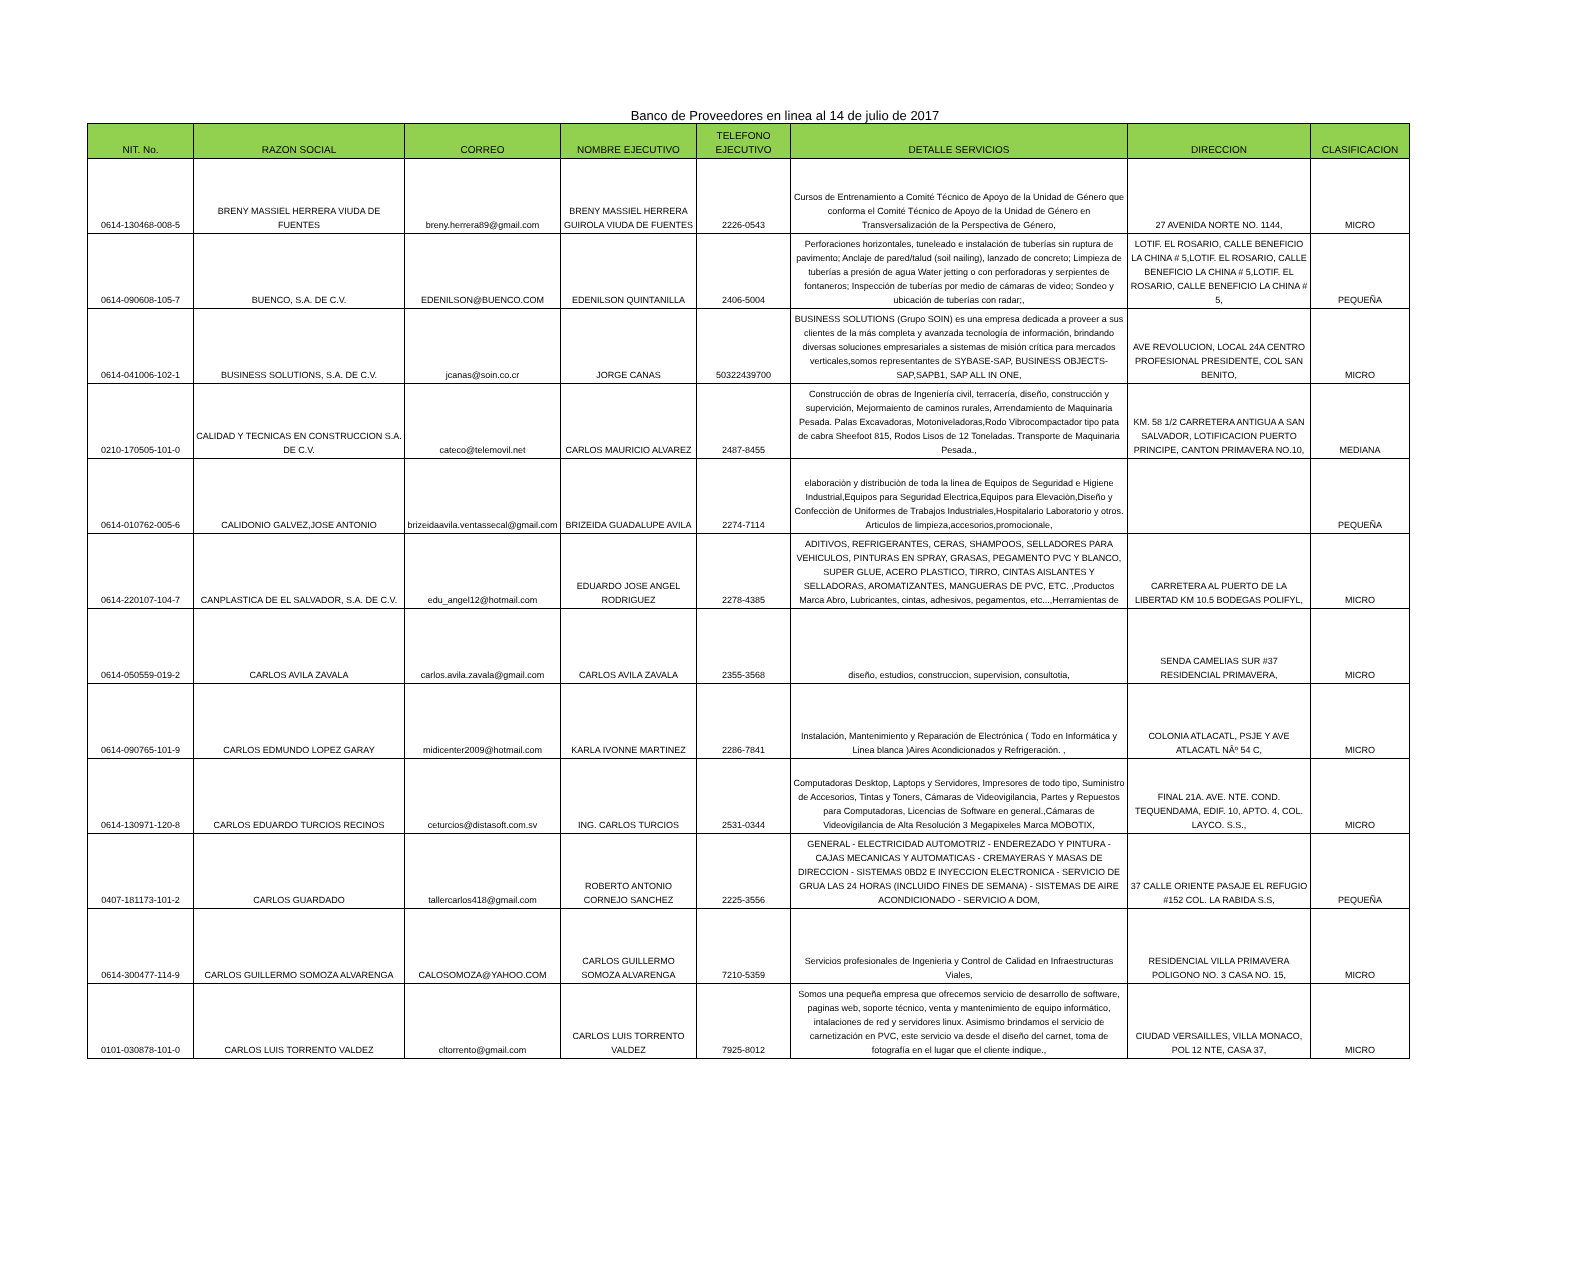Banco de Proveedores en linea al 14 de julio de 2017
| NIT. No. | RAZON SOCIAL | CORREO | NOMBRE EJECUTIVO | TELEFONO EJECUTIVO | DETALLE SERVICIOS | DIRECCION | CLASIFICACION |
| --- | --- | --- | --- | --- | --- | --- | --- |
| 0614-130468-008-5 | BRENY MASSIEL HERRERA VIUDA DE FUENTES | breny.herrera89@gmail.com | BRENY MASSIEL HERRERA GUIROLA VIUDA DE FUENTES | 2226-0543 | Cursos de Entrenamiento a Comité Técnico de Apoyo de la Unidad de Género que conforma el Comité Técnico de Apoyo de la Unidad de Género en Transversalización de la Perspectiva de Género, | 27 AVENIDA NORTE NO. 1144, | MICRO |
| 0614-090608-105-7 | BUENCO, S.A. DE C.V. | EDENILSON@BUENCO.COM | EDENILSON QUINTANILLA | 2406-5004 | Perforaciones horizontales, tuneleado e instalación de tuberías sin ruptura de pavimento; Anclaje de pared/talud (soil nailing), lanzado de concreto; Limpieza de tuberías a presión de agua Water jetting o con perforadoras y serpientes de fontaneros; Inspección de tuberías por medio de cámaras de video; Sondeo y ubicación de tuberías con radar;, | LOTIF. EL ROSARIO, CALLE BENEFICIO LA CHINA # 5,LOTIF. EL ROSARIO, CALLE BENEFICIO LA CHINA # 5,LOTIF. EL ROSARIO, CALLE BENEFICIO LA CHINA # 5, | PEQUEÑA |
| 0614-041006-102-1 | BUSINESS SOLUTIONS, S.A. DE C.V. | jcanas@soin.co.cr | JORGE CANAS | 50322439700 | BUSINESS SOLUTIONS (Grupo SOIN) es una empresa dedicada a proveer a sus clientes de la más completa y avanzada tecnología de información, brindando diversas soluciones empresariales a sistemas de misión crítica para mercados verticales,somos representantes de SYBASE-SAP, BUSINESS OBJECTS-SAP,SAPB1, SAP ALL IN ONE, | AVE REVOLUCION, LOCAL 24A CENTRO PROFESIONAL PRESIDENTE, COL SAN BENITO, | MICRO |
| 0210-170505-101-0 | CALIDAD Y TECNICAS EN CONSTRUCCION S.A. DE C.V. | cateco@telemovil.net | CARLOS MAURICIO ALVAREZ | 2487-8455 | Construcción de obras de Ingeniería civil, terracería, diseño, construcción y supervición, Mejormaiento de caminos rurales, Arrendamiento de Maquinaria Pesada. Palas Excavadoras, Motoniveladoras,Rodo Vibrocompactador tipo pata de cabra Sheefoot 815, Rodos Lisos de 12 Toneladas. Transporte de Maquinaria Pesada., | KM. 58 1/2 CARRETERA ANTIGUA A SAN SALVADOR, LOTIFICACION PUERTO PRINCIPE, CANTON PRIMAVERA NO.10, | MEDIANA |
| 0614-010762-005-6 | CALIDONIO GALVEZ,JOSE ANTONIO | brizeidaavila.ventassecal@gmail.com | BRIZEIDA GUADALUPE AVILA | 2274-7114 | elaboraciòn y distribuciòn de toda la linea de Equipos de Seguridad e Higiene Industrial,Equipos para Seguridad Electrica,Equipos para Elevaciòn,Diseño y Confecciòn de Uniformes de Trabajos Industriales,Hospitalario Laboratorio y otros. Articulos de limpieza,accesorios,promocionale, | | PEQUEÑA |
| 0614-220107-104-7 | CANPLASTICA DE EL SALVADOR, S.A. DE C.V. | edu_angel12@hotmail.com | EDUARDO JOSE ANGEL RODRIGUEZ | 2278-4385 | ADITIVOS, REFRIGERANTES, CERAS, SHAMPOOS, SELLADORES PARA VEHICULOS, PINTURAS EN SPRAY, GRASAS, PEGAMENTO PVC Y BLANCO, SUPER GLUE, ACERO PLASTICO, TIRRO, CINTAS AISLANTES Y SELLADORAS, AROMATIZANTES, MANGUERAS DE PVC, ETC. ,Productos Marca Abro, Lubricantes, cintas, adhesivos, pegamentos, etc...,Herramientas de | CARRETERA AL PUERTO DE LA LIBERTAD KM 10.5 BODEGAS POLIFYL, | MICRO |
| 0614-050559-019-2 | CARLOS AVILA ZAVALA | carlos.avila.zavala@gmail.com | CARLOS AVILA ZAVALA | 2355-3568 | diseño, estudios, construccion, supervision, consultotia, | SENDA CAMELIAS SUR #37 RESIDENCIAL PRIMAVERA, | MICRO |
| 0614-090765-101-9 | CARLOS EDMUNDO LOPEZ GARAY | midicenter2009@hotmail.com | KARLA IVONNE MARTINEZ | 2286-7841 | Instalación, Mantenimiento y Reparación de Electrónica ( Todo en Informática y Linea blanca )Aires Acondicionados y Refrigeración. , | COLONIA ATLACATL, PSJE Y AVE ATLACATL NÂº 54 C, | MICRO |
| 0614-130971-120-8 | CARLOS EDUARDO TURCIOS RECINOS | ceturcios@distasoft.com.sv | ING. CARLOS TURCIOS | 2531-0344 | Computadoras Desktop, Laptops y Servidores, Impresores de todo tipo, Suministro de Accesorios, Tintas y Toners, Cámaras de Videovigilancia, Partes y Repuestos para Computadoras, Licencias de Software en general.,Cámaras de Videovigilancia de Alta Resolución 3 Megapixeles Marca MOBOTIX, | FINAL 21A. AVE. NTE. COND. TEQUENDAMA, EDIF. 10, APTO. 4, COL. LAYCO. S.S., | MICRO |
| 0407-181173-101-2 | CARLOS GUARDADO | tallercarlos418@gmail.com | ROBERTO ANTONIO CORNEJO SANCHEZ | 2225-3556 | GENERAL - ELECTRICIDAD AUTOMOTRIZ - ENDEREZADO Y PINTURA - CAJAS MECANICAS Y AUTOMATICAS - CREMAYERAS Y MASAS DE DIRECCION - SISTEMAS 0BD2 E INYECCION ELECTRONICA - SERVICIO DE GRUA LAS 24 HORAS (INCLUIDO FINES DE SEMANA) - SISTEMAS DE AIRE ACONDICIONADO - SERVICIO A DOM, | 37 CALLE ORIENTE PASAJE EL REFUGIO #152 COL. LA RABIDA S.S, | PEQUEÑA |
| 0614-300477-114-9 | CARLOS GUILLERMO SOMOZA ALVARENGA | CALOSOMOZA@YAHOO.COM | CARLOS GUILLERMO SOMOZA ALVARENGA | 7210-5359 | Servicios profesionales de Ingenieria y Control de Calidad en Infraestructuras Viales, | RESIDENCIAL VILLA PRIMAVERA POLIGONO NO. 3 CASA NO. 15, | MICRO |
| 0101-030878-101-0 | CARLOS LUIS TORRENTO VALDEZ | cltorrento@gmail.com | CARLOS LUIS TORRENTO VALDEZ | 7925-8012 | Somos una pequeña empresa que ofrecemos servicio de desarrollo de software, paginas web, soporte técnico, venta y mantenimiento de equipo informático, intalaciones de red y servidores linux. Asimismo brindamos el servicio de carnetización en PVC, este servicio va desde el diseño del carnet, toma de fotografía en el lugar que el cliente indique., | CIUDAD VERSAILLES, VILLA MONACO, POL 12 NTE, CASA 37, | MICRO |